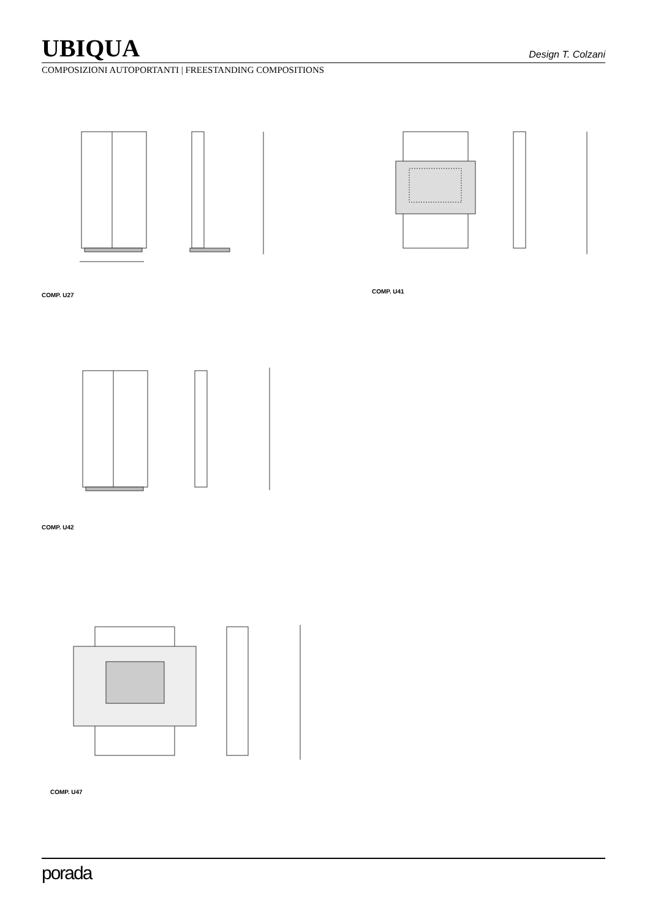UBIQUA
Design T. Colzani
COMPOSIZIONI AUTOPORTANTI | FREESTANDING COMPOSITIONS
COMP. U27
COMP. U41
COMP. U42
COMP. U47
porada